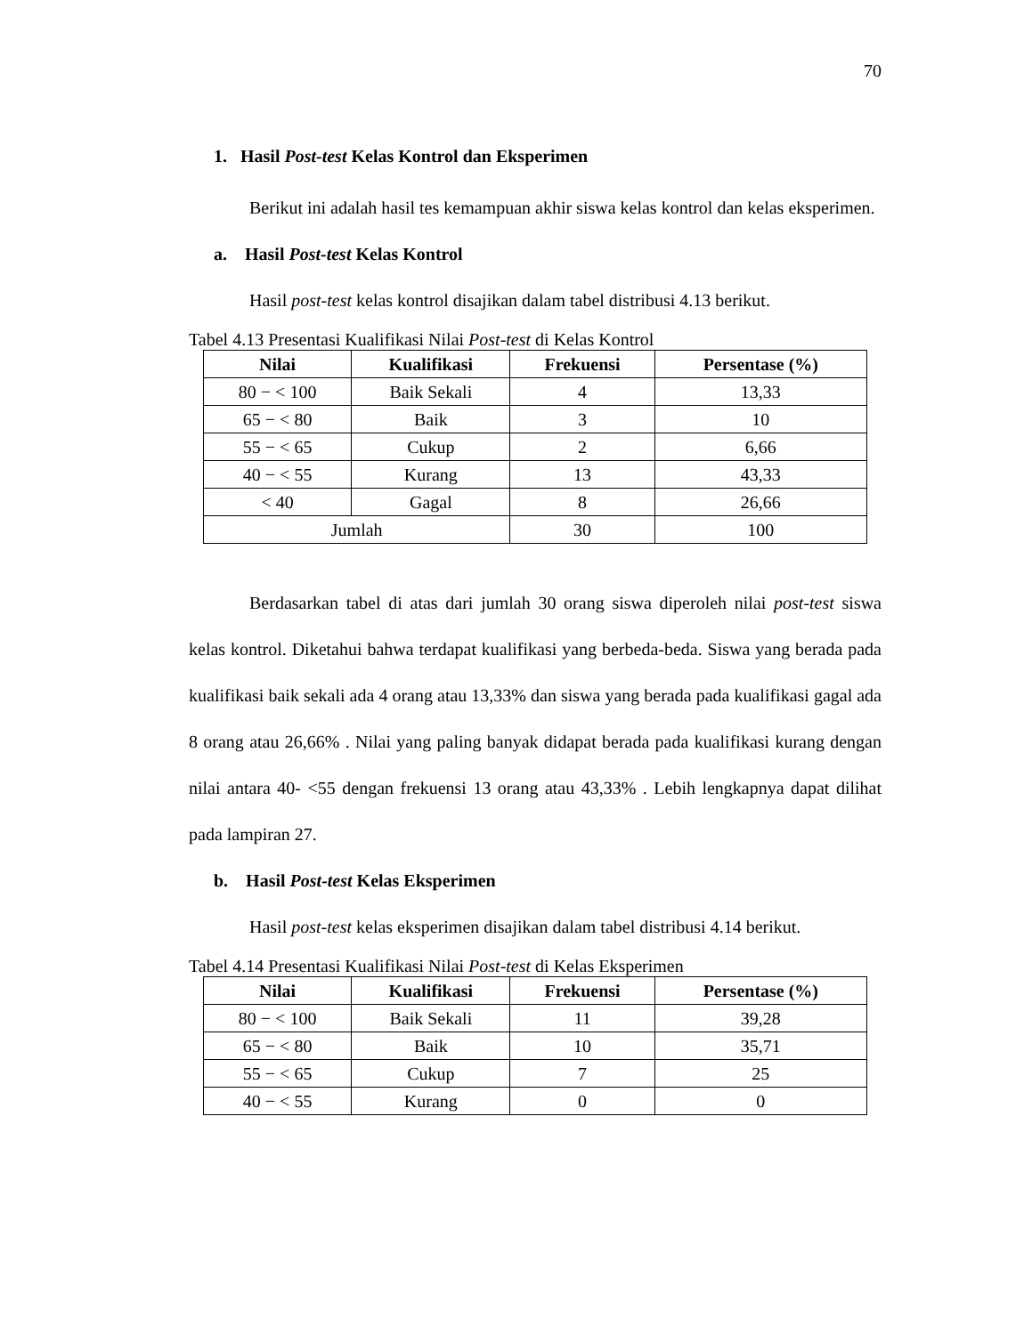70
1. Hasil Post-test Kelas Kontrol dan Eksperimen
Berikut ini adalah hasil tes kemampuan akhir siswa kelas kontrol dan kelas eksperimen.
a. Hasil Post-test Kelas Kontrol
Hasil post-test kelas kontrol disajikan dalam tabel distribusi 4.13 berikut.
Tabel 4.13 Presentasi Kualifikasi Nilai Post-test di Kelas Kontrol
| Nilai | Kualifikasi | Frekuensi | Persentase (%) |
| --- | --- | --- | --- |
| 80 − < 100 | Baik Sekali | 4 | 13,33 |
| 65 − < 80 | Baik | 3 | 10 |
| 55 − < 65 | Cukup | 2 | 6,66 |
| 40 − < 55 | Kurang | 13 | 43,33 |
| < 40 | Gagal | 8 | 26,66 |
| Jumlah | | 30 | 100 |
Berdasarkan tabel di atas dari jumlah 30 orang siswa diperoleh nilai post-test siswa kelas kontrol. Diketahui bahwa terdapat kualifikasi yang berbeda-beda. Siswa yang berada pada kualifikasi baik sekali ada 4 orang atau 13,33% dan siswa yang berada pada kualifikasi gagal ada 8 orang atau 26,66% . Nilai yang paling banyak didapat berada pada kualifikasi kurang dengan nilai antara 40- <55 dengan frekuensi 13 orang atau 43,33% . Lebih lengkapnya dapat dilihat pada lampiran 27.
b. Hasil Post-test Kelas Eksperimen
Hasil post-test kelas eksperimen disajikan dalam tabel distribusi 4.14 berikut.
Tabel 4.14 Presentasi Kualifikasi Nilai Post-test di Kelas Eksperimen
| Nilai | Kualifikasi | Frekuensi | Persentase (%) |
| --- | --- | --- | --- |
| 80 − < 100 | Baik Sekali | 11 | 39,28 |
| 65 − < 80 | Baik | 10 | 35,71 |
| 55 − < 65 | Cukup | 7 | 25 |
| 40 − < 55 | Kurang | 0 | 0 |